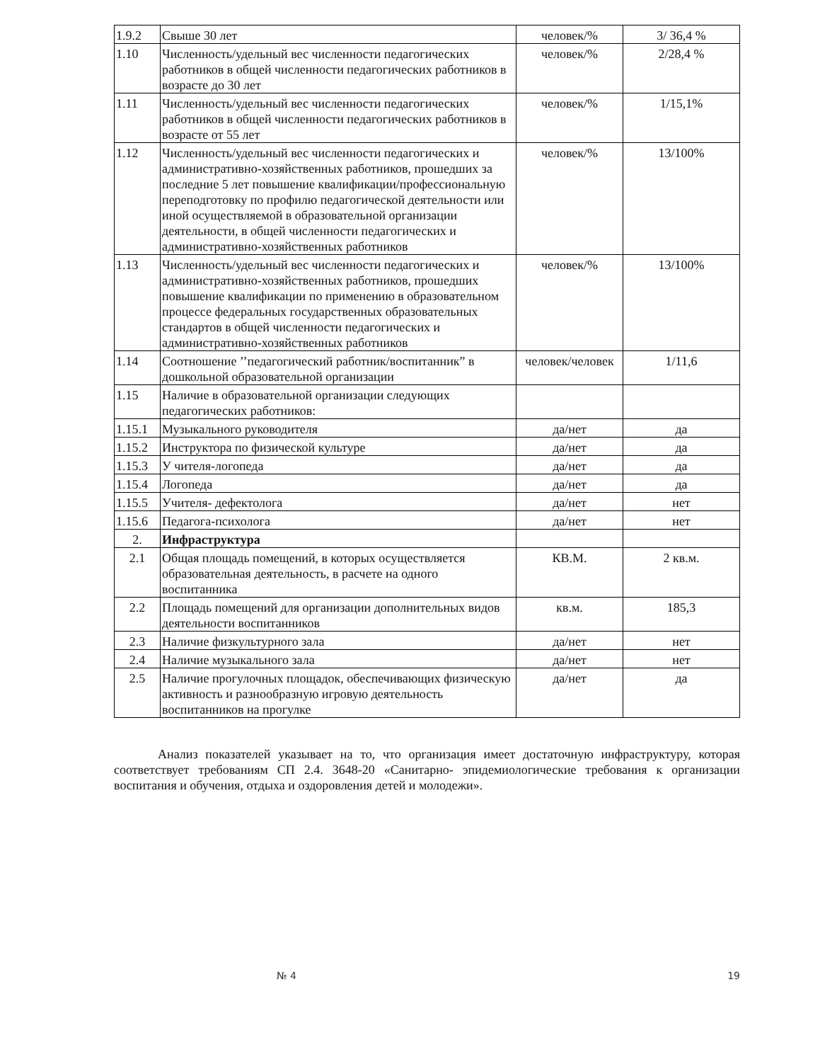| 1.9.2 | Свыше 30 лет | человек/% | 3/ 36,4 % |
| 1.10 | Численность/удельный вес численности педагогических работников в общей численности педагогических работников в возрасте до 30 лет | человек/% | 2/28,4 % |
| 1.11 | Численность/удельный вес численности педагогических работников в общей численности педагогических работников в возрасте от 55 лет | человек/% | 1/15,1% |
| 1.12 | Численность/удельный вес численности педагогических и административно-хозяйственных работников, прошедших за последние 5 лет повышение квалификации/профессиональную переподготовку по профилю педагогической деятельности или иной осуществляемой в образовательной организации деятельности, в общей численности педагогических и административно-хозяйственных работников | человек/% | 13/100% |
| 1.13 | Численность/удельный вес численности педагогических и административно-хозяйственных работников, прошедших повышение квалификации по применению в образовательном процессе федеральных государственных образовательных стандартов в общей численности педагогических и административно-хозяйственных работников | человек/% | 13/100% |
| 1.14 | Соотношение ’’педагогический работник/воспитанник” в дошкольной образовательной организации | человек/человек | 1/11,6 |
| 1.15 | Наличие в образовательной организации следующих педагогических работников: | | |
| 1.15.1 | Музыкального руководителя | да/нет | да |
| 1.15.2 | Инструктора по физической культуре | да/нет | да |
| 1.15.3 | У чителя-логопеда | да/нет | да |
| 1.15.4 | Логопеда | да/нет | да |
| 1.15.5 | Учителя- дефектолога | да/нет | нет |
| 1.15.6 | Педагога-психолога | да/нет | нет |
| 2. | Инфраструктура | | |
| 2.1 | Общая площадь помещений, в которых осуществляется образовательная деятельность, в расчете на одного воспитанника | КВ.М. | 2 кв.м. |
| 2.2 | Площадь помещений для организации дополнительных видов деятельности воспитанников | кв.м. | 185,3 |
| 2.3 | Наличие физкультурного зала | да/нет | нет |
| 2.4 | Наличие музыкального зала | да/нет | нет |
| 2.5 | Наличие прогулочных площадок, обеспечивающих физическую активность и разнообразную игровую деятельность воспитанников на прогулке | да/нет | да |
Анализ показателей указывает на то, что организация имеет достаточную инфраструктуру, которая соответствует требованиям СП 2.4. 3648-20 «Санитарно- эпидемиологические требования к организации воспитания и обучения, отдыха и оздоровления детей и молодежи».
№ 4 19